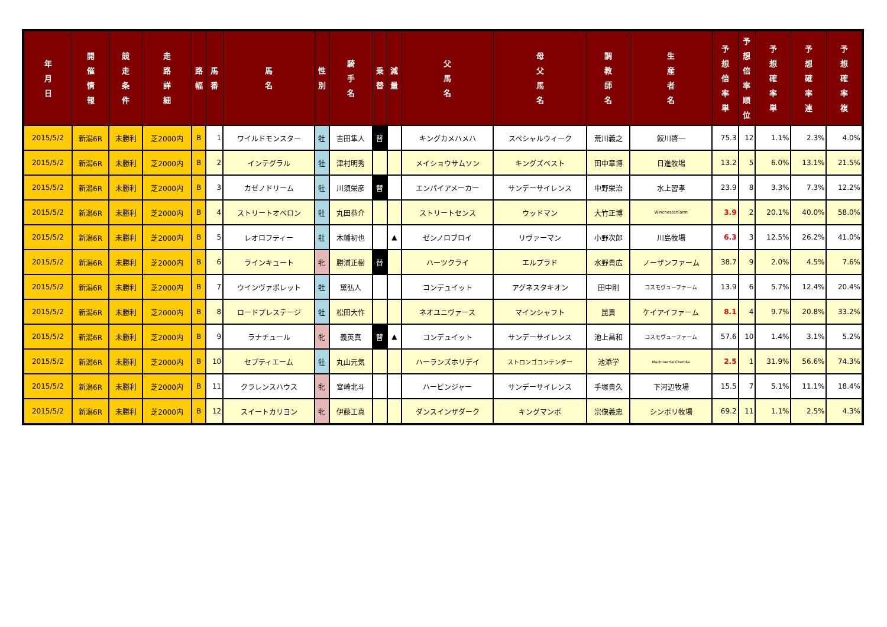| 年 月 日 | 開 催 情 報 | 競 走 条 件 | 走 路 詳 細 | 路 幅 | 馬 番 | 馬 名 | 性 別 | 騎 手 名 | 乗 替 | 減 量 | 父 馬 名 | 母 父 馬 名 | 調 教 師 名 | 生 産 者 名 | 予 想 倍 率 単 | 予 想 倍 率 順 位 | 予 想 確 率 単 | 予 想 確 率 連 | 予 想 確 率 複 |
| --- | --- | --- | --- | --- | --- | --- | --- | --- | --- | --- | --- | --- | --- | --- | --- | --- | --- | --- | --- |
| 2015/5/2 | 新潟6R | 未勝利 | 芝2000内 | B | 1 | ワイルドモンスター | 牡 | 吉田隼人 | 替 | | キングカメハメハ | スペシャルウィーク | 荒川義之 | 鮫川啓一 | 75.3 | 12 | 1.1% | 2.3% | 4.0% |
| 2015/5/2 | 新潟6R | 未勝利 | 芝2000内 | B | 2 | インテグラル | 牡 | 津村明秀 | | | メイショウサムソン | キングズベスト | 田中章博 | 日進牧場 | 13.2 | 5 | 6.0% | 13.1% | 21.5% |
| 2015/5/2 | 新潟6R | 未勝利 | 芝2000内 | B | 3 | カゼノドリーム | 牡 | 川須栄彦 | 替 | | エンパイアメーカー | サンデーサイレンス | 中野栄治 | 水上習孝 | 23.9 | 8 | 3.3% | 7.3% | 12.2% |
| 2015/5/2 | 新潟6R | 未勝利 | 芝2000内 | B | 4 | ストリートオベロン | 牡 | 丸田恭介 | | | ストリートセンス | ウッドマン | 大竹正博 | WinchesterFarm | 3.9 | 2 | 20.1% | 40.0% | 58.0% |
| 2015/5/2 | 新潟6R | 未勝利 | 芝2000内 | B | 5 | レオロフティー | 牡 | 木幡初也 | | ▲ | ゼンノロブロイ | リヴァーマン | 小野次郎 | 川島牧場 | 6.3 | 3 | 12.5% | 26.2% | 41.0% |
| 2015/5/2 | 新潟6R | 未勝利 | 芝2000内 | B | 6 | ラインキュート | 牝 | 勝浦正樹 | 替 | | ハーツクライ | エルプラド | 水野貴広 | ノーザンファーム | 38.7 | 9 | 2.0% | 4.5% | 7.6% |
| 2015/5/2 | 新潟6R | 未勝利 | 芝2000内 | B | 7 | ウインヴァポレット | 牡 | 黛弘人 | | | コンデュイット | アグネスタキオン | 田中剛 | コスモヴューファーム | 13.9 | 6 | 5.7% | 12.4% | 20.4% |
| 2015/5/2 | 新潟6R | 未勝利 | 芝2000内 | B | 8 | ロードプレステージ | 牡 | 松田大作 | | | ネオユニヴァース | マインシャフト | 昆貢 | ケイアイファーム | 8.1 | 4 | 9.7% | 20.8% | 33.2% |
| 2015/5/2 | 新潟6R | 未勝利 | 芝2000内 | B | 9 | ラナチュール | 牝 | 義英真 | 替 | ▲ | コンデュイット | サンデーサイレンス | 池上昌和 | コスモヴューファーム | 57.6 | 10 | 1.4% | 3.1% | 5.2% |
| 2015/5/2 | 新潟6R | 未勝利 | 芝2000内 | B | 10 | セプティエーム | 牡 | 丸山元気 | | | ハーランズホリデイ | ストロンゴコンテンダー | 池添学 | MachmerHallCheroke | 2.5 | 1 | 31.9% | 56.6% | 74.3% |
| 2015/5/2 | 新潟6R | 未勝利 | 芝2000内 | B | 11 | クラレンスハウス | 牝 | 宮崎北斗 | | | ハービンジャー | サンデーサイレンス | 手塚貴久 | 下河辺牧場 | 15.5 | 7 | 5.1% | 11.1% | 18.4% |
| 2015/5/2 | 新潟6R | 未勝利 | 芝2000内 | B | 12 | スイートカリヨン | 牝 | 伊藤工真 | | | ダンスインザダーク | キングマンボ | 宗像義忠 | シンボリ牧場 | 69.2 | 11 | 1.1% | 2.5% | 4.3% |